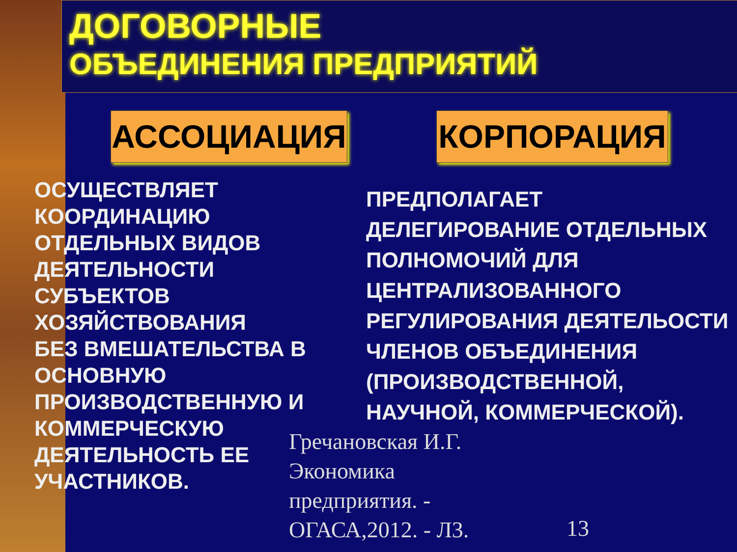ДОГОВОРНЫЕ
ОБЪЕДИНЕНИЯ ПРЕДПРИЯТИЙ
АССОЦИАЦИЯ КОРПОРАЦИЯ
ОСУЩЕСТВЛЯЕТ КООРДИНАЦИЮ
ОТДЕЛЬНЫХ ВИДОВ ДЕЯТЕЛЬНОСТИ СУБЪЕКТОВ ХОЗЯЙСТВОВАНИЯ
БЕЗ ВМЕШАТЕЛЬСТВА В ОСНОВНУЮ ПРОИЗВОДСТВЕННУЮ И КОММЕРЧЕСКУЮ ДЕЯТЕЛЬНОСТЬ ЕЕ УЧАСТНИКОВ.
ПРЕДПОЛАГАЕТ ДЕЛЕГИРОВАНИЕ ОТДЕЛЬНЫХ ПОЛНОМОЧИЙ ДЛЯ ЦЕНТРАЛИЗОВАННОГО РЕГУЛИРОВАНИЯ ДЕЯТЕЛЬОСТИ ЧЛЕНОВ ОБЪЕДИНЕНИЯ (ПРОИЗВОДСТВЕННОЙ, НАУЧНОЙ, КОММЕРЧЕСКОЙ).
Гречановская И.Г. Экономика предприятия. - ОГАСА,2012. - Л3.
13